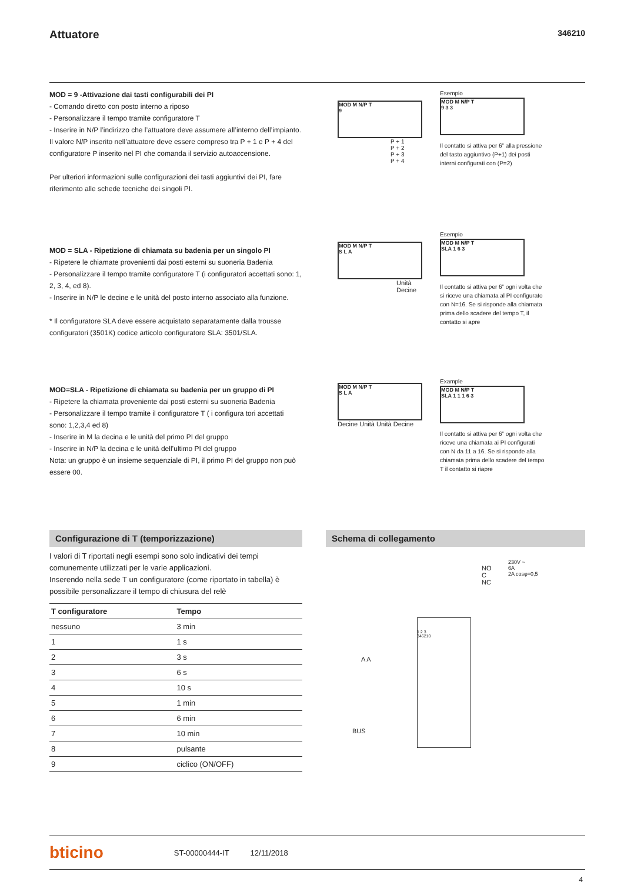Attuatore
346210
MOD = 9 -Attivazione dai tasti configurabili dei PI
- Comando diretto con posto interno a riposo
- Personalizzare il tempo tramite configuratore T
- Inserire in N/P l’indirizzo che l’attuatore deve assumere all’interno dell’impianto.
Il valore N/P inserito nell’attuatore deve essere compreso tra P + 1 e P + 4 del configuratore P inserito nel PI che comanda il servizio autoaccensione.
Per ulteriori informazioni sulle configurazioni dei tasti aggiuntivi dei PI, fare riferimento alle schede tecniche dei singoli PI.
MOD M N/P T
9
P + 1
P + 2
P + 3
P + 4
Esempio
MOD M N/P T
9 3 3
Il contatto si attiva per 6” alla pressione del tasto aggiuntivo (P+1) dei posti interni configurati con (P=2)
MOD = SLA - Ripetizione di chiamata su badenia per un singolo PI
- Ripetere le chiamate provenienti dai posti esterni su suoneria Badenia
- Personalizzare il tempo tramite configuratore T (i configuratori accettati sono: 1, 2, 3, 4, ed 8).
- Inserire in N/P le decine e le unità del posto interno associato alla funzione.
* Il configuratore SLA deve essere acquistato separatamente dalla trousse configuratori (3501K) codice articolo configuratore SLA: 3501/SLA.
MOD M N/P T
S L A
Unità
Decine
Esempio
MOD M N/P T
SLA 1 6 3
Il contatto si attiva per 6” ogni volta che si riceve una chiamata al PI configurato con N=16. Se si risponde alla chiamata prima dello scadere del tempo T, il contatto si apre
MOD=SLA - Ripetizione di chiamata su badenia per un gruppo di PI
- Ripetere la chiamata proveniente dai posti esterni su suoneria Badenia
- Personalizzare il tempo tramite il configuratore T ( i configura tori accettati sono: 1,2,3,4 ed 8)
- Inserire in M la decina e le unità del primo PI del gruppo
- Inserire in N/P la decina e le unità dell’ultimo PI del gruppo
Nota: un gruppo è un insieme sequenziale di PI, il primo PI del gruppo non può essere 00.
MOD M N/P T
S L A
Decine Unità Unità Decine
Example
MOD M N/P T
SLA 1 1 1 6 3
Il contatto si attiva per 6” ogni volta che riceve una chiamata ai PI configurati con N da 11 a 16. Se si risponde alla chiamata prima dello scadere del tempo T il contatto si riapre
Configurazione di T (temporizzazione)
I valori di T riportati negli esempi sono solo indicativi dei tempi comunemente utilizzati per le varie applicazioni.
Inserendo nella sede T un configuratore (come riportato in tabella) è possibile personalizzare il tempo di chiusura del relè
| T configuratore | Tempo |
| --- | --- |
| nessuno | 3 min |
| 1 | 1 s |
| 2 | 3 s |
| 3 | 6 s |
| 4 | 10 s |
| 5 | 1 min |
| 6 | 6 min |
| 7 | 10 min |
| 8 | pulsante |
| 9 | ciclico (ON/OFF) |
Schema di collegamento
NO
C
NC
230V ~
6A
2A cosφ=0,5
1 2 3
346210
A A
BUS
bticino ST-00000444-IT 12/11/2018
4